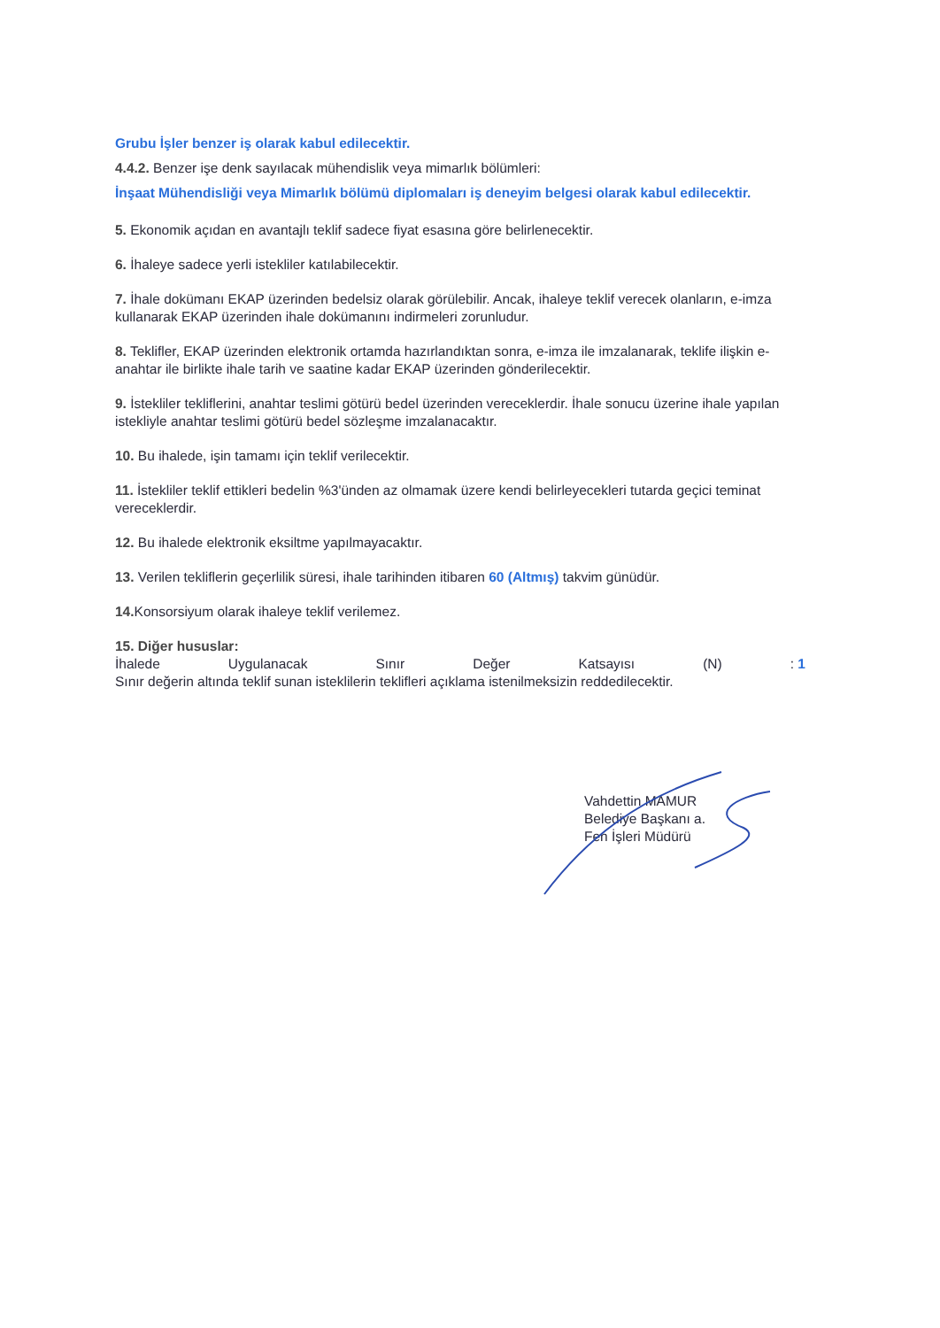Grubu İşler benzer iş olarak kabul edilecektir.
4.4.2. Benzer işe denk sayılacak mühendislik veya mimarlık bölümleri:
İnşaat Mühendisliği veya Mimarlık bölümü diplomaları iş deneyim belgesi olarak kabul edilecektir.
5. Ekonomik açıdan en avantajlı teklif sadece fiyat esasına göre belirlenecektir.
6. İhaleye sadece yerli istekliler katılabilecektir.
7. İhale dokümanı EKAP üzerinden bedelsiz olarak görülebilir. Ancak, ihaleye teklif verecek olanların, e-imza kullanarak EKAP üzerinden ihale dokümanını indirmeleri zorunludur.
8. Teklifler, EKAP üzerinden elektronik ortamda hazırlandıktan sonra, e-imza ile imzalanarak, teklife ilişkin e-anahtar ile birlikte ihale tarih ve saatine kadar EKAP üzerinden gönderilecektir.
9. İstekliler tekliflerini, anahtar teslimi götürü bedel üzerinden vereceklerdir. İhale sonucu üzerine ihale yapılan istekliyle anahtar teslimi götürü bedel sözleşme imzalanacaktır.
10. Bu ihalede, işin tamamı için teklif verilecektir.
11. İstekliler teklif ettikleri bedelin %3'ünden az olmamak üzere kendi belirleyecekleri tutarda geçici teminat vereceklerdir.
12. Bu ihalede elektronik eksiltme yapılmayacaktır.
13. Verilen tekliflerin geçerlilik süresi, ihale tarihinden itibaren 60 (Altmış) takvim günüdür.
14. Konsorsiyum olarak ihaleye teklif verilemez.
15. Diğer hususlar:
İhalede Uygulanacak Sınır Değer Katsayısı (N) : 1
Sınır değerin altında teklif sunan isteklilerin teklifleri açıklama istenilmeksizin reddedilecektir.
Vahdettin MAMUR
Belediye Başkanı a.
Fen İşleri Müdürü